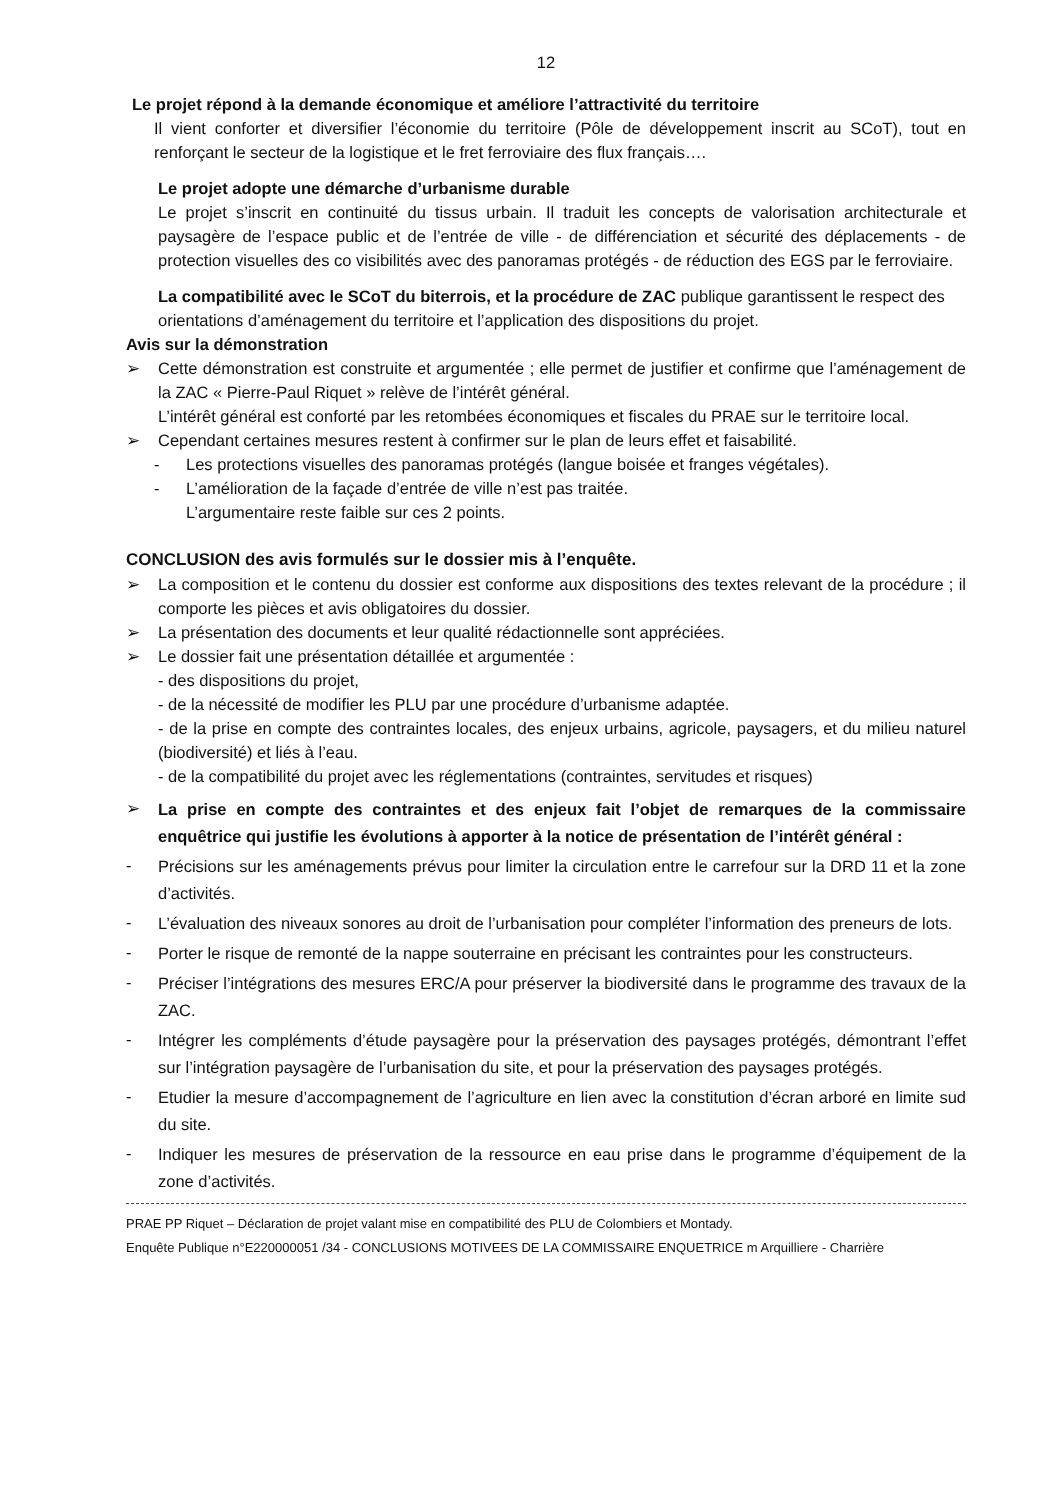12
Le projet répond à la demande économique et améliore l’attractivité du territoire
Il vient conforter et diversifier l’économie du territoire (Pôle de développement inscrit au SCoT), tout en renforçant le secteur de la logistique et le fret ferroviaire des flux français….
Le projet adopte une démarche d’urbanisme durable
Le projet s’inscrit en continuité du tissus urbain. Il traduit les concepts de valorisation architecturale et paysagère de l’espace public et de l’entrée de ville - de différenciation et sécurité des déplacements - de protection visuelles des co visibilités avec des panoramas protégés - de réduction des EGS par le ferroviaire.
La compatibilité avec le SCoT du biterrois, et la procédure de ZAC publique garantissent le respect des orientations d’aménagement du territoire et l’application des dispositions du projet.
Avis sur la démonstration
➢ Cette démonstration est construite et argumentée ; elle permet de justifier et confirme que l’aménagement de la ZAC « Pierre-Paul Riquet » relève de l’intérêt général.
L’intérêt général est conforté par les retombées économiques et fiscales du PRAE sur le territoire local.
➢ Cependant certaines mesures restent à confirmer sur le plan de leurs effet et faisabilité.
- Les protections visuelles des panoramas protégés (langue boisée et franges végétales).
- L’amélioration de la façade d’entrée de ville n’est pas traitée.
L’argumentaire reste faible sur ces 2 points.
CONCLUSION des avis formulés sur le dossier mis à l’enquête.
➢ La composition et le contenu du dossier est conforme aux dispositions des textes relevant de la procédure ; il comporte les pièces et avis obligatoires du dossier.
➢ La présentation des documents et leur qualité rédactionnelle sont appréciées.
➢ Le dossier fait une présentation détaillée et argumentée :
- des dispositions du projet,
- de la nécessité de modifier les PLU par une procédure d’urbanisme adaptée.
- de la prise en compte des contraintes locales, des enjeux urbains, agricole, paysagers, et du milieu naturel (biodiversité) et liés à l’eau.
- de la compatibilité du projet avec les réglementations (contraintes, servitudes et risques)
➢
La prise en compte des contraintes et des enjeux fait l’objet de remarques de la commissaire enquêtrice qui justifie les évolutions à apporter à la notice de présentation de l’intérêt général :
-
Précisions sur les aménagements prévus pour limiter la circulation entre le carrefour sur la DRD 11 et la zone d’activités.
-
L’évaluation des niveaux sonores au droit de l’urbanisation pour compléter l’information des preneurs de lots.
-
Porter le risque de remonté de la nappe souterraine en précisant les contraintes pour les constructeurs.
-
Préciser l’intégrations des mesures ERC/A pour préserver la biodiversité dans le programme des travaux de la ZAC.
-
Intégrer les compléments d’étude paysagère pour la préservation des paysages protégés, démontrant l’effet sur l’intégration paysagère de l’urbanisation du site, et pour la préservation des paysages protégés.
-
Etudier la mesure d’accompagnement de l’agriculture en lien avec la constitution d’écran arboré en limite sud du site.
-
Indiquer les mesures de préservation de la ressource en eau prise dans le programme d’équipement de la zone d’activités.
PRAE PP Riquet – Déclaration de projet valant mise en compatibilité des PLU de Colombiers et Montady.
Enquête Publique n°E220000051 /34 - CONCLUSIONS MOTIVEES DE LA COMMISSAIRE ENQUETRICE m Arquilliere - Charrière